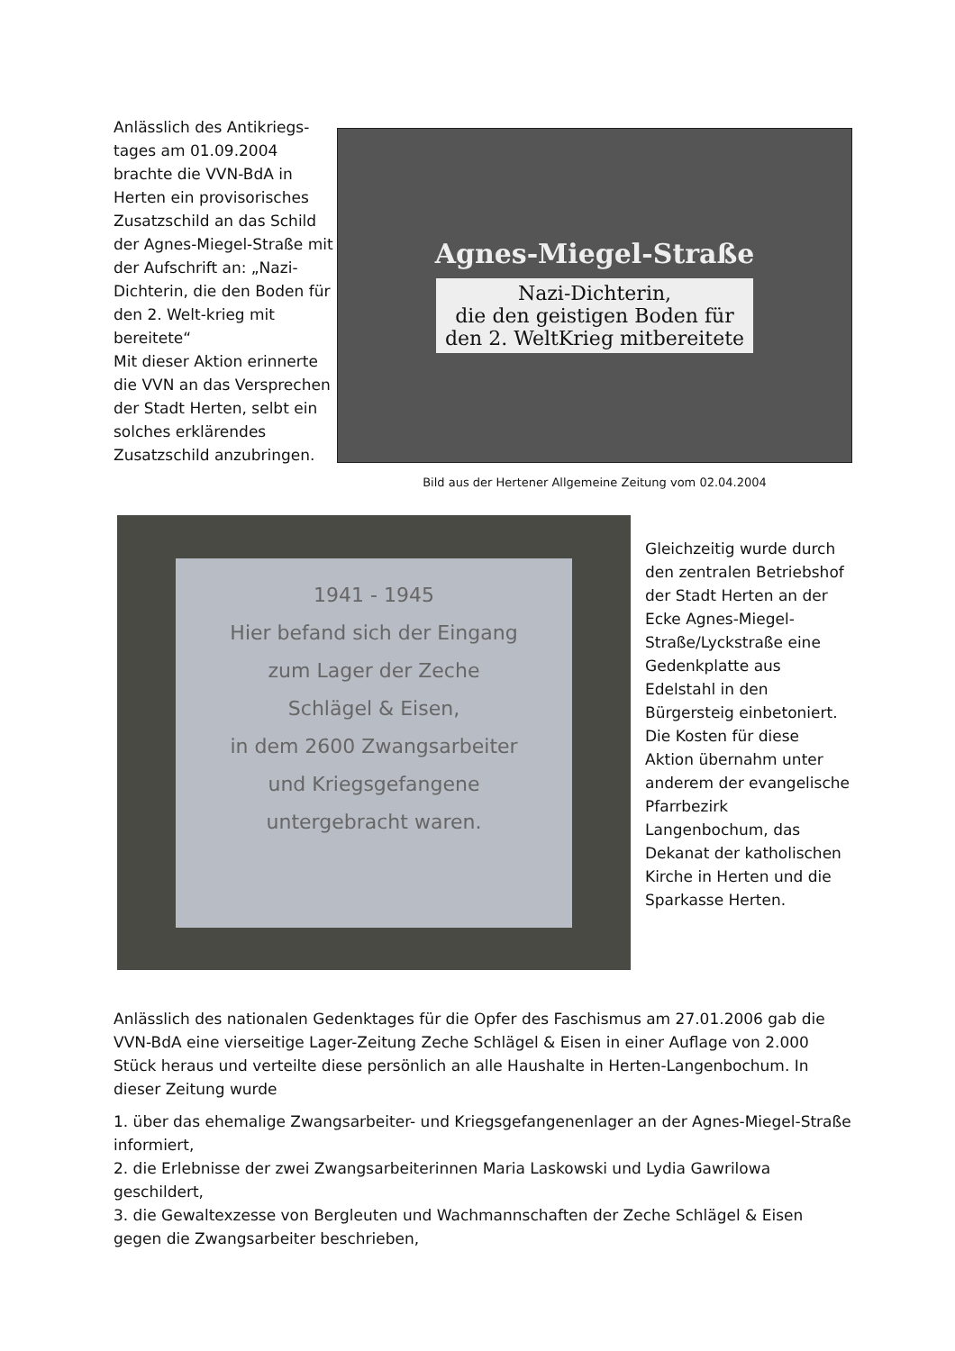Anlässlich des Antikriegs-tages am 01.09.2004 brachte die VVN-BdA in Herten ein provisorisches Zusatzschild an das Schild der Agnes-Miegel-Straße mit der Aufschrift an: „Nazi-Dichterin, die den Boden für den 2. Welt-krieg mit bereitete“
Mit dieser Aktion erinnerte die VVN an das Versprechen der Stadt Herten, selbt ein solches erklärendes Zusatzschild anzubringen.
Agnes-Miegel-Straße
Nazi-Dichterin,
die den geistigen Boden für
den 2. WeltKrieg mitbereitete
Bild aus der Hertener Allgemeine Zeitung vom 02.04.2004
1941 - 1945
Hier befand sich der Eingang
zum Lager der Zeche
Schlägel & Eisen,
in dem 2600 Zwangsarbeiter
und Kriegsgefangene
untergebracht waren.
Gleichzeitig wurde durch den zentralen Betriebshof der Stadt Herten an der Ecke Agnes-Miegel-Straße/Lyckstraße eine Gedenkplatte aus Edelstahl in den Bürgersteig einbetoniert. Die Kosten für diese Aktion übernahm unter anderem der evangelische Pfarrbezirk Langenbochum, das Dekanat der katholischen Kirche in Herten und die Sparkasse Herten.
Anlässlich des nationalen Gedenktages für die Opfer des Faschismus am 27.01.2006 gab die VVN-BdA eine vierseitige Lager-Zeitung Zeche Schlägel & Eisen in einer Auflage von 2.000 Stück heraus und verteilte diese persönlich an alle Haushalte in Herten-Langenbochum. In dieser Zeitung wurde
1. über das ehemalige Zwangsarbeiter- und Kriegsgefangenenlager an der Agnes-Miegel-Straße informiert,
2. die Erlebnisse der zwei Zwangsarbeiterinnen Maria Laskowski und Lydia Gawrilowa geschildert,
3. die Gewaltexzesse von Bergleuten und Wachmannschaften der Zeche Schlägel & Eisen gegen die Zwangsarbeiter beschrieben,